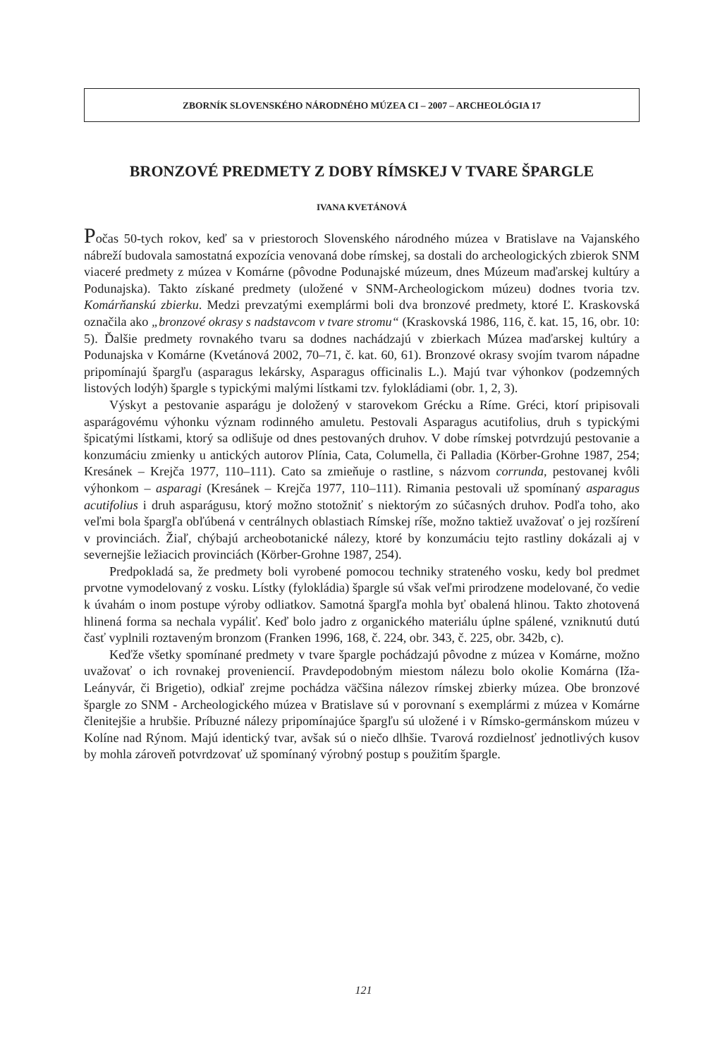ZBORNÍK SLOVENSKÉHO NÁRODNÉHO MÚZEA CI – 2007 – ARCHEOLÓGIA 17
BRONZOVÉ PREDMETY Z DOBY RÍMSKEJ V TVARE ŠPARGLE
IVANA KVETÁNOVÁ
Počas 50-tych rokov, keď sa v priestoroch Slovenského národného múzea v Bratislave na Vajanského nábreží budovala samostatná expozícia venovaná dobe rímskej, sa dostali do archeologických zbierok SNM viaceré predmety z múzea v Komárne (pôvodne Podunajské múzeum, dnes Múzeum maďarskej kultúry a Podunajska). Takto získané predmety (uložené v SNM-Archeologickom múzeu) dodnes tvoria tzv. Komárňanskú zbierku. Medzi prevzatými exemplármi boli dva bronzové predmety, ktoré Ľ. Kraskovská označila ako „bronzové okrasy s nadstavcom v tvare stromu“ (Kraskovská 1986, 116, č. kat. 15, 16, obr. 10: 5). Ďalšie predmety rovnakého tvaru sa dodnes nachádzajú v zbierkach Múzea maďarskej kultúry a Podunajska v Komárne (Kvetánová 2002, 70–71, č. kat. 60, 61). Bronzové okrasy svojím tvarom nápadne pripomínajú špargľu (asparagus lekársky, Asparagus officinalis L.). Majú tvar výhonkov (podzemných listových lodýh) špargle s typickými malými lístkami tzv. fylokládiami (obr. 1, 2, 3).
Výskyt a pestovanie asparágu je doložený v starovekom Grécku a Ríme. Gréci, ktorí pripisovali asparágovému výhonku význam rodinného amuletu. Pestovali Asparagus acutifolius, druh s typickými špicatými lístkami, ktorý sa odlišuje od dnes pestovaných druhov. V dobe rímskej potvrdzujú pestovanie a konzumáciu zmienky u antických autorov Plínia, Cata, Columella, či Palladia (Körber-Grohne 1987, 254; Kresánek – Krejča 1977, 110–111). Cato sa zmieňuje o rastline, s názvom corrunda, pestovanej kvôli výhonkom – asparagi (Kresánek – Krejča 1977, 110–111). Rimania pestovali už spomínaný asparagus acutifolius i druh asparágusu, ktorý možno stotožniť s niektorým zo súčasných druhov. Podľa toho, ako veľmi bola špargľa obľúbená v centrálnych oblastiach Rímskej ríše, možno taktiež uvažovať o jej rozšírení v provinciách. Žiaľ, chýbajú archeobotanické nálezy, ktoré by konzumáciu tejto rastliny dokázali aj v severnejšie ležiacich provinciách (Körber-Grohne 1987, 254).
Predpokladá sa, že predmety boli vyrobené pomocou techniky strateného vosku, kedy bol predmet prvotne vymodelovaný z vosku. Lístky (fylokládia) špargle sú však veľmi prirodzene modelované, čo vedie k úvahám o inom postupe výroby odliatkov. Samotná špargľa mohla byť obalená hlinou. Takto zhotovená hlinená forma sa nechala vypáliť. Keď bolo jadro z organického materiálu úplne spálené, vzniknutú dutú časť vyplnili roztaveným bronzom (Franken 1996, 168, č. 224, obr. 343, č. 225, obr. 342b, c).
Keďže všetky spomínané predmety v tvare špargle pochádzajú pôvodne z múzea v Komárne, možno uvažovať o ich rovnakej proveniencií. Pravdepodobným miestom nálezu bolo okolie Komárna (Iža-Leányvár, či Brigetio), odkiaľ zrejme pochádza väčšina nálezov rímskej zbierky múzea. Obe bronzové špargle zo SNM - Archeologického múzea v Bratislave sú v porovnaní s exemplármi z múzea v Komárne členitejšie a hrubšie. Príbuzné nálezy pripomínajúce špargľu sú uložené i v Rímsko-germánskom múzeu v Kolíne nad Rýnom. Majú identický tvar, avšak sú o niečo dlhšie. Tvarová rozdielnosť jednotlivých kusov by mohla zároveň potvrdzovať už spomínaný výrobný postup s použitím špargle.
121